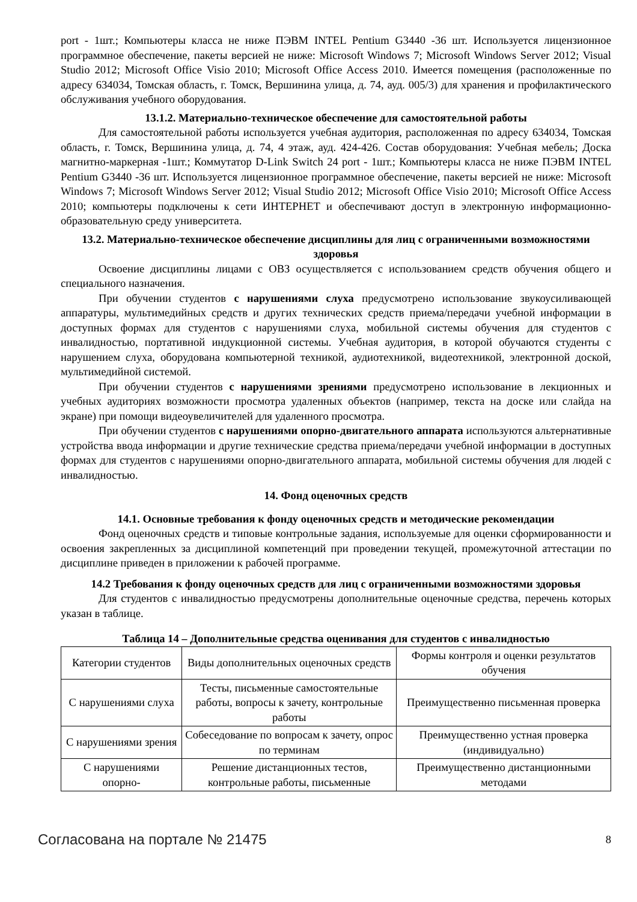port - 1шт.; Компьютеры класса не ниже ПЭВМ INTEL Pentium G3440 -36 шт. Используется лицензионное программное обеспечение, пакеты версией не ниже: Microsoft Windows 7; Microsoft Windows Server 2012; Visual Studio 2012; Microsoft Office Visio 2010; Microsoft Office Access 2010. Имеется помещения (расположенные по адресу 634034, Томская область, г. Томск, Вершинина улица, д. 74, ауд. 005/3) для хранения и профилактического обслуживания учебного оборудования.
13.1.2. Материально-техническое обеспечение для самостоятельной работы
Для самостоятельной работы используется учебная аудитория, расположенная по адресу 634034, Томская область, г. Томск, Вершинина улица, д. 74, 4 этаж, ауд. 424-426. Состав оборудования: Учебная мебель; Доска магнитно-маркерная -1шт.; Коммутатор D-Link Switch 24 port - 1шт.; Компьютеры класса не ниже ПЭВМ INTEL Pentium G3440 -36 шт. Используется лицензионное программное обеспечение, пакеты версией не ниже: Microsoft Windows 7; Microsoft Windows Server 2012; Visual Studio 2012; Microsoft Office Visio 2010; Microsoft Office Access 2010; компьютеры подключены к сети ИНТЕРНЕТ и обеспечивают доступ в электронную информационно-образовательную среду университета.
13.2. Материально-техническое обеспечение дисциплины для лиц с ограниченными возможностями здоровья
Освоение дисциплины лицами с ОВЗ осуществляется с использованием средств обучения общего и специального назначения.
При обучении студентов с нарушениями слуха предусмотрено использование звукоусиливающей аппаратуры, мультимедийных средств и других технических средств приема/передачи учебной информации в доступных формах для студентов с нарушениями слуха, мобильной системы обучения для студентов с инвалидностью, портативной индукционной системы. Учебная аудитория, в которой обучаются студенты с нарушением слуха, оборудована компьютерной техникой, аудиотехникой, видеотехникой, электронной доской, мультимедийной системой.
При обучении студентов с нарушениями зрениями предусмотрено использование в лекционных и учебных аудиториях возможности просмотра удаленных объектов (например, текста на доске или слайда на экране) при помощи видеоувеличителей для удаленного просмотра.
При обучении студентов с нарушениями опорно-двигательного аппарата используются альтернативные устройства ввода информации и другие технические средства приема/передачи учебной информации в доступных формах для студентов с нарушениями опорно-двигательного аппарата, мобильной системы обучения для людей с инвалидностью.
14. Фонд оценочных средств
14.1. Основные требования к фонду оценочных средств и методические рекомендации
Фонд оценочных средств и типовые контрольные задания, используемые для оценки сформированности и освоения закрепленных за дисциплиной компетенций при проведении текущей, промежуточной аттестации по дисциплине приведен в приложении к рабочей программе.
14.2 Требования к фонду оценочных средств для лиц с ограниченными возможностями здоровья
Для студентов с инвалидностью предусмотрены дополнительные оценочные средства, перечень которых указан в таблице.
Таблица 14 – Дополнительные средства оценивания для студентов с инвалидностью
| Категории студентов | Виды дополнительных оценочных средств | Формы контроля и оценки результатов обучения |
| С нарушениями слуха | Тесты, письменные самостоятельные работы, вопросы к зачету, контрольные работы | Преимущественно письменная проверка |
| С нарушениями зрения | Собеседование по вопросам к зачету, опрос по терминам | Преимущественно устная проверка (индивидуально) |
| С нарушениями опорно- | Решение дистанционных тестов, контрольные работы, письменные | Преимущественно дистанционными методами |
Согласована на портале № 21475 8